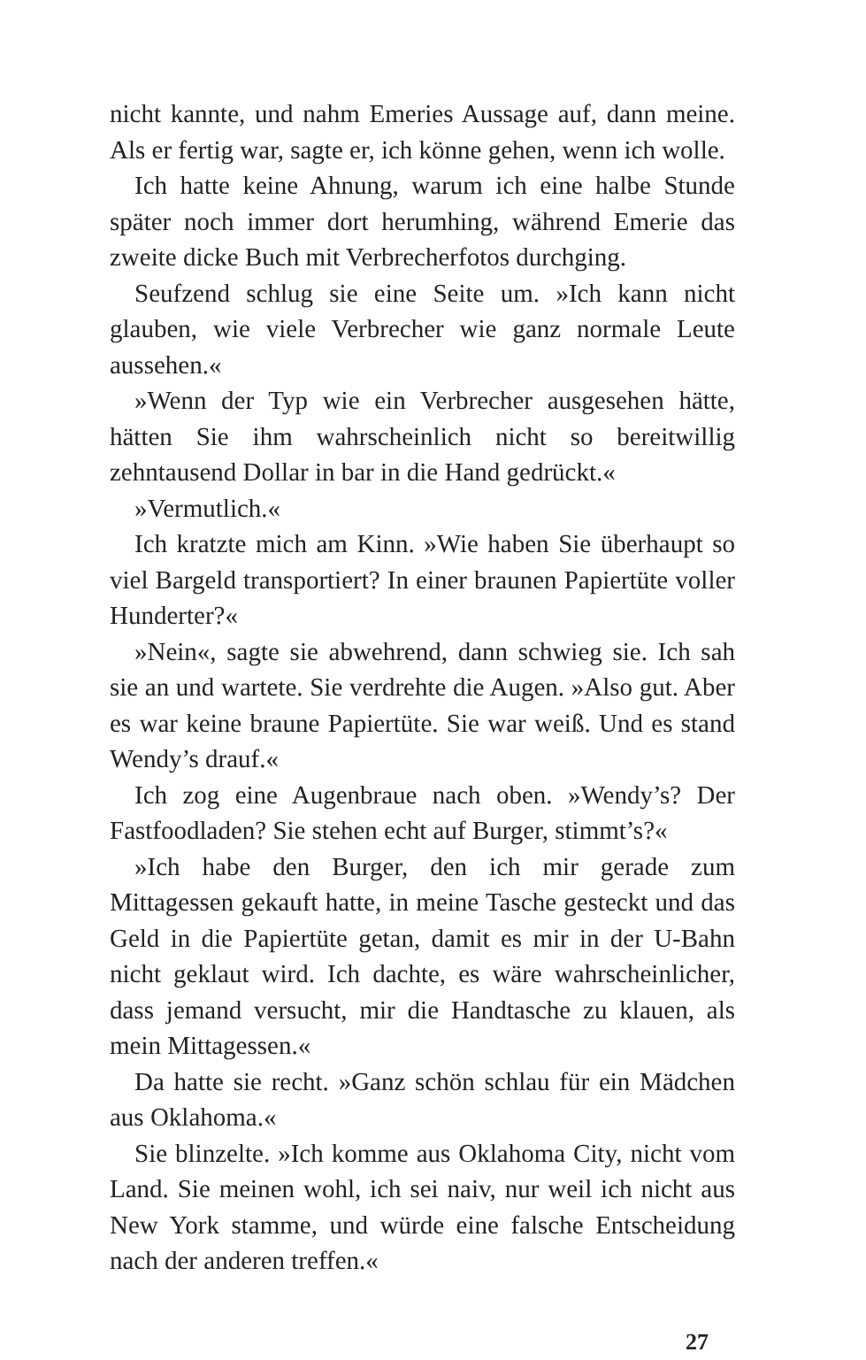nicht kannte, und nahm Emeries Aussage auf, dann meine. Als er fertig war, sagte er, ich könne gehen, wenn ich wolle.
Ich hatte keine Ahnung, warum ich eine halbe Stunde später noch immer dort herumhing, während Emerie das zweite dicke Buch mit Verbrecherfotos durchging.
Seufzend schlug sie eine Seite um. »Ich kann nicht glauben, wie viele Verbrecher wie ganz normale Leute aussehen.«
»Wenn der Typ wie ein Verbrecher ausgesehen hätte, hätten Sie ihm wahrscheinlich nicht so bereitwillig zehntausend Dollar in bar in die Hand gedrückt.«
»Vermutlich.«
Ich kratzte mich am Kinn. »Wie haben Sie überhaupt so viel Bargeld transportiert? In einer braunen Papiertüte voller Hunderter?«
»Nein«, sagte sie abwehrend, dann schwieg sie. Ich sah sie an und wartete. Sie verdrehte die Augen. »Also gut. Aber es war keine braune Papiertüte. Sie war weiß. Und es stand Wendy’s drauf.«
Ich zog eine Augenbraue nach oben. »Wendy’s? Der Fastfoodladen? Sie stehen echt auf Burger, stimmt’s?«
»Ich habe den Burger, den ich mir gerade zum Mittagessen gekauft hatte, in meine Tasche gesteckt und das Geld in die Papiertüte getan, damit es mir in der U-Bahn nicht geklaut wird. Ich dachte, es wäre wahrscheinlicher, dass jemand versucht, mir die Handtasche zu klauen, als mein Mittagessen.«
Da hatte sie recht. »Ganz schön schlau für ein Mädchen aus Oklahoma.«
Sie blinzelte. »Ich komme aus Oklahoma City, nicht vom Land. Sie meinen wohl, ich sei naiv, nur weil ich nicht aus New York stamme, und würde eine falsche Entscheidung nach der anderen treffen.«
27